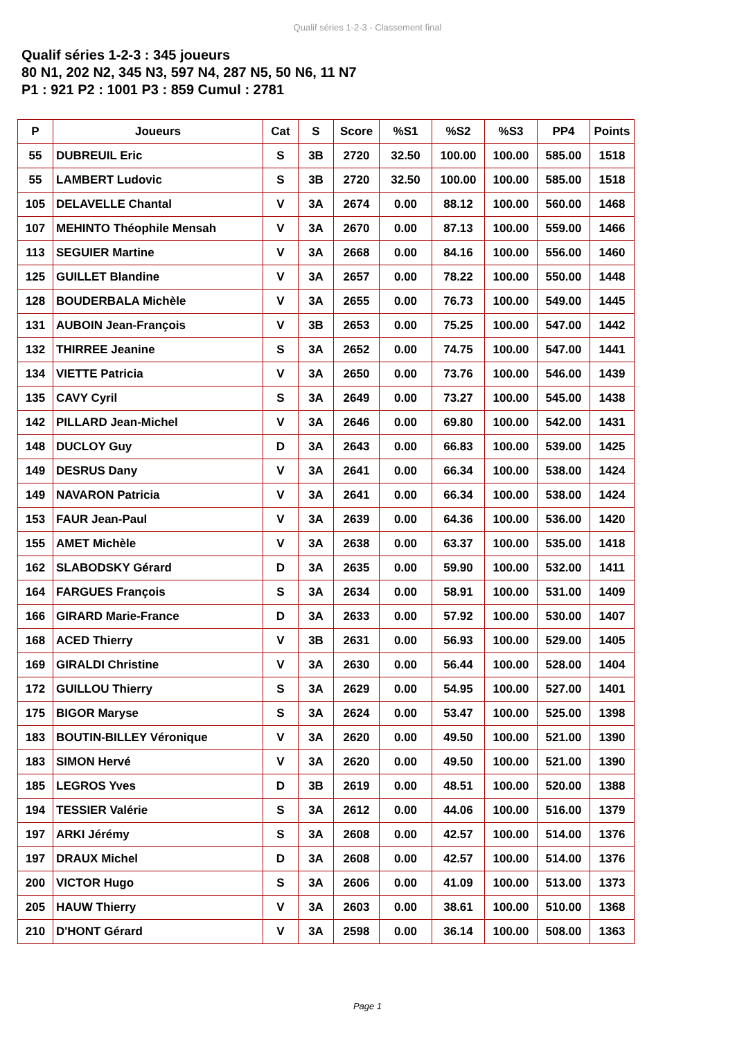Qualif séries 1-2-3 - Classement final
Qualif séries 1-2-3 : 345 joueurs
80 N1, 202 N2, 345 N3, 597 N4, 287 N5, 50 N6, 11 N7
P1 : 921 P2 : 1001 P3 : 859 Cumul : 2781
| P | Joueurs | Cat | S | Score | %S1 | %S2 | %S3 | PP4 | Points |
| --- | --- | --- | --- | --- | --- | --- | --- | --- | --- |
| 55 | DUBREUIL Eric | S | 3B | 2720 | 32.50 | 100.00 | 100.00 | 585.00 | 1518 |
| 55 | LAMBERT Ludovic | S | 3B | 2720 | 32.50 | 100.00 | 100.00 | 585.00 | 1518 |
| 105 | DELAVELLE Chantal | V | 3A | 2674 | 0.00 | 88.12 | 100.00 | 560.00 | 1468 |
| 107 | MEHINTO Théophile Mensah | V | 3A | 2670 | 0.00 | 87.13 | 100.00 | 559.00 | 1466 |
| 113 | SEGUIER Martine | V | 3A | 2668 | 0.00 | 84.16 | 100.00 | 556.00 | 1460 |
| 125 | GUILLET Blandine | V | 3A | 2657 | 0.00 | 78.22 | 100.00 | 550.00 | 1448 |
| 128 | BOUDERBALA Michèle | V | 3A | 2655 | 0.00 | 76.73 | 100.00 | 549.00 | 1445 |
| 131 | AUBOIN Jean-François | V | 3B | 2653 | 0.00 | 75.25 | 100.00 | 547.00 | 1442 |
| 132 | THIRREE Jeanine | S | 3A | 2652 | 0.00 | 74.75 | 100.00 | 547.00 | 1441 |
| 134 | VIETTE Patricia | V | 3A | 2650 | 0.00 | 73.76 | 100.00 | 546.00 | 1439 |
| 135 | CAVY Cyril | S | 3A | 2649 | 0.00 | 73.27 | 100.00 | 545.00 | 1438 |
| 142 | PILLARD Jean-Michel | V | 3A | 2646 | 0.00 | 69.80 | 100.00 | 542.00 | 1431 |
| 148 | DUCLOY Guy | D | 3A | 2643 | 0.00 | 66.83 | 100.00 | 539.00 | 1425 |
| 149 | DESRUS Dany | V | 3A | 2641 | 0.00 | 66.34 | 100.00 | 538.00 | 1424 |
| 149 | NAVARON Patricia | V | 3A | 2641 | 0.00 | 66.34 | 100.00 | 538.00 | 1424 |
| 153 | FAUR Jean-Paul | V | 3A | 2639 | 0.00 | 64.36 | 100.00 | 536.00 | 1420 |
| 155 | AMET Michèle | V | 3A | 2638 | 0.00 | 63.37 | 100.00 | 535.00 | 1418 |
| 162 | SLABODSKY Gérard | D | 3A | 2635 | 0.00 | 59.90 | 100.00 | 532.00 | 1411 |
| 164 | FARGUES François | S | 3A | 2634 | 0.00 | 58.91 | 100.00 | 531.00 | 1409 |
| 166 | GIRARD Marie-France | D | 3A | 2633 | 0.00 | 57.92 | 100.00 | 530.00 | 1407 |
| 168 | ACED Thierry | V | 3B | 2631 | 0.00 | 56.93 | 100.00 | 529.00 | 1405 |
| 169 | GIRALDI Christine | V | 3A | 2630 | 0.00 | 56.44 | 100.00 | 528.00 | 1404 |
| 172 | GUILLOU Thierry | S | 3A | 2629 | 0.00 | 54.95 | 100.00 | 527.00 | 1401 |
| 175 | BIGOR Maryse | S | 3A | 2624 | 0.00 | 53.47 | 100.00 | 525.00 | 1398 |
| 183 | BOUTIN-BILLEY Véronique | V | 3A | 2620 | 0.00 | 49.50 | 100.00 | 521.00 | 1390 |
| 183 | SIMON Hervé | V | 3A | 2620 | 0.00 | 49.50 | 100.00 | 521.00 | 1390 |
| 185 | LEGROS Yves | D | 3B | 2619 | 0.00 | 48.51 | 100.00 | 520.00 | 1388 |
| 194 | TESSIER Valérie | S | 3A | 2612 | 0.00 | 44.06 | 100.00 | 516.00 | 1379 |
| 197 | ARKI Jérémy | S | 3A | 2608 | 0.00 | 42.57 | 100.00 | 514.00 | 1376 |
| 197 | DRAUX Michel | D | 3A | 2608 | 0.00 | 42.57 | 100.00 | 514.00 | 1376 |
| 200 | VICTOR Hugo | S | 3A | 2606 | 0.00 | 41.09 | 100.00 | 513.00 | 1373 |
| 205 | HAUW Thierry | V | 3A | 2603 | 0.00 | 38.61 | 100.00 | 510.00 | 1368 |
| 210 | D'HONT Gérard | V | 3A | 2598 | 0.00 | 36.14 | 100.00 | 508.00 | 1363 |
Page 1